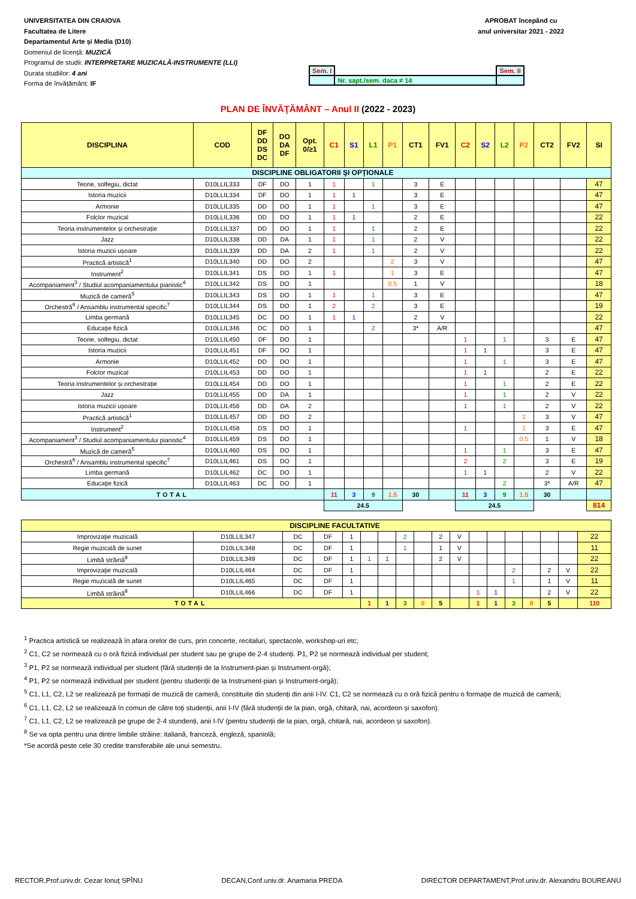UNIVERSITATEA DIN CRAIOVA
Facultatea de Litere
Departamentul Arte și Media (D10)
Domeniul de licență: MUZICĂ
Programul de studii: INTERPRETARE MUZICALĂ-INSTRUMENTE (LLI)
Durata studiilor: 4 ani
Forma de învățământ: IF
APROBAT începând cu
anul universitar 2021 - 2022
| Sem. I | | Sem. II |
| | Nr. sapt./sem. daca ≠ 14 | |
PLAN DE ÎNVĂŢĂMÂNT – Anul II (2022 - 2023)
| DISCIPLINA | COD | DF DD DS DC | DO DA DF | Opt. 0/≥1 | C1 | S1 | L1 | P1 | CT1 | FV1 | C2 | S2 | L2 | P2 | CT2 | FV2 | SI |
| --- | --- | --- | --- | --- | --- | --- | --- | --- | --- | --- | --- | --- | --- | --- | --- | --- | --- |
| DISCIPLINE OBLIGATORII ŞI OPŢIONALE | | | | | | | | | | | | | | | | | |
| Teorie, solfegiu, dictat | D10LLIL333 | DF | DO | 1 | 1 | | 1 | | 3 | E | | | | | | | 47 |
| Istoria muzicii | D10LLIL334 | DF | DO | 1 | 1 | 1 | | | 3 | E | | | | | | | 47 |
| Armonie | D10LLIL335 | DD | DO | 1 | 1 | | 1 | | 3 | E | | | | | | | 47 |
| Folclor muzical | D10LLIL336 | DD | DO | 1 | 1 | 1 | | | 2 | E | | | | | | | 22 |
| Teoria instrumentelor și orchestrație | D10LLIL337 | DD | DO | 1 | 1 | | 1 | | 2 | E | | | | | | | 22 |
| Jazz | D10LLIL338 | DD | DA | 1 | 1 | | 1 | | 2 | V | | | | | | | 22 |
| Istoria muzicii ușoare | D10LLIL339 | DD | DA | 2 | 1 | | 1 | | 2 | V | | | | | | | 22 |
| Practică artistică<sup>1</sup> | D10LLIL340 | DD | DO | 2 | | | | 2 | 3 | V | | | | | | | 47 |
| Instrument<sup>2</sup> | D10LLIL341 | DS | DO | 1 | 1 | | | 1 | 3 | E | | | | | | | 47 |
| Acompaniament<sup>3</sup> / Studiul acompaniamentului pianistic<sup>4</sup> | D10LLIL342 | DS | DO | 1 | | | | 0.5 | 1 | V | | | | | | | 18 |
| Muzică de cameră<sup>5</sup> | D10LLIL343 | DS | DO | 1 | 1 | | 1 | | 3 | E | | | | | | | 47 |
| Orchestră<sup>6</sup> / Ansamblu instrumental specific<sup>7</sup> | D10LLIL344 | DS | DO | 1 | 2 | | 2 | | 3 | E | | | | | | | 19 |
| Limba germană | D10LLIL345 | DC | DO | 1 | 1 | 1 | | | 2 | V | | | | | | | 22 |
| Educaţie fizică | D10LLIL346 | DC | DO | 1 | | | 2 | | 3* | A/R | | | | | | | 47 |
| Teorie, solfegiu, dictat | D10LLIL450 | DF | DO | 1 | | | | | | | 1 | | 1 | | 3 | E | 47 |
| Istoria muzicii | D10LLIL451 | DF | DO | 1 | | | | | | | 1 | 1 | | | 3 | E | 47 |
| Armonie | D10LLIL452 | DD | DO | 1 | | | | | | | 1 | | 1 | | 3 | E | 47 |
| Folclor muzical | D10LLIL453 | DD | DO | 1 | | | | | | | 1 | 1 | | | 2 | E | 22 |
| Teoria instrumentelor și orchestrație | D10LLIL454 | DD | DO | 1 | | | | | | | 1 | | 1 | | 2 | E | 22 |
| Jazz | D10LLIL455 | DD | DA | 1 | | | | | | | 1 | | 1 | | 2 | V | 22 |
| Istoria muzicii ușoare | D10LLIL456 | DD | DA | 2 | | | | | | | 1 | | 1 | | 2 | V | 22 |
| Practică artistică<sup>1</sup> | D10LLIL457 | DD | DO | 2 | | | | | | | | | | 2 | 3 | V | 47 |
| Instrument<sup>2</sup> | D10LLIL458 | DS | DO | 1 | | | | | | | 1 | | | 1 | 3 | E | 47 |
| Acompaniament<sup>3</sup> / Studiul acompaniamentului pianistic<sup>4</sup> | D10LLIL459 | DS | DO | 1 | | | | | | | | | | 0.5 | 1 | V | 18 |
| Muzică de cameră<sup>5</sup> | D10LLIL460 | DS | DO | 1 | | | | | | | 1 | | 1 | | 3 | E | 47 |
| Orchestră<sup>6</sup> / Ansamblu instrumental specific<sup>7</sup> | D10LLIL461 | DS | DO | 1 | | | | | | | 2 | | 2 | | 3 | E | 19 |
| Limba germană | D10LLIL462 | DC | DO | 1 | | | | | | | 1 | 1 | | | 2 | V | 22 |
| Educaţie fizică | D10LLIL463 | DC | DO | 1 | | | | | | | | | 2 | | 3* | A/R | 47 |
| TOTAL | | | | | 11 | 3 | 9 | 1.5 | 30 | | 11 | 3 | 9 | 1.5 | 30 | | |
| | | | | | 24.5 | | | | | | 24.5 | | | | | | 814 |
| DISCIPLINE FACULTATIVE | | | | | | | | | | | | | | | | | |
| Improvizaţie muzicală | D10LLIL347 | DC | DF | 1 | | | 2 | | 2 | V | | | | | | | 22 |
| Regie muzicală de sunet | D10LLIL348 | DC | DF | 1 | | | 1 | | 1 | V | | | | | | | 11 |
| Limbă străină<sup>8</sup> | D10LLIL349 | DC | DF | 1 | 1 | 1 | | | 2 | V | | | | | | | 22 |
| Improvizaţie muzicală | D10LLIL464 | DC | DF | 1 | | | | | | | | | 2 | | 2 | V | 22 |
| Regie muzicală de sunet | D10LLIL465 | DC | DF | 1 | | | | | | | | | 1 | | 1 | V | 11 |
| Limbă străină<sup>8</sup> | D10LLIL466 | DC | DF | 1 | | | | | | | 1 | 1 | | | 2 | V | 22 |
| TOTAL | | | | | 1 | 1 | 3 | 0 | 5 | | 1 | 1 | 3 | 0 | 5 | | 110 |
<sup>1</sup> Practica artistică se realizează în afara orelor de curs, prin concerte, recitaluri, spectacole, workshop-uri etc;
<sup>2</sup> C1, C2 se normează cu o oră fizică individual per student sau pe grupe de 2-4 studenți. P1, P2 se normează individual per student;
<sup>3</sup> P1, P2 se normează individual per student (fără studenții de la Instrument-pian și Instrument-orgă);
<sup>4</sup> P1, P2 se normează individual per student (pentru studenții de la Instrument-pian și Instrument-orgă);
<sup>5</sup> C1, L1, C2, L2 se realizează pe formații de muzică de cameră, constituite din studenți din anii I-IV. C1, C2 se normează cu o oră fizică pentru o formație de muzică de cameră;
<sup>6</sup> C1, L1, C2, L2 se realizează în comun de către toți studenții, anii I-IV (fără studenții de la pian, orgă, chitară, nai, acordeon și saxofon).
<sup>7</sup> C1, L1, C2, L2 se realizează pe grupe de 2-4 stundenți, anii I-IV (pentru studenții de la pian, orgă, chitară, nai, acordeon și saxofon).
<sup>8</sup> Se va opta pentru una dintre limbile străine: italiană, franceză, engleză, spaniolă;
*Se acordă peste cele 30 credite transferabile ale unui semestru.
RECTOR,Prof.univ.dr. Cezar Ionuț SPÎNU DECAN,Conf.univ.dr. Anamaria PREDA DIRECTOR DEPARTAMENT,Prof.univ.dr. Alexandru BOUREANU